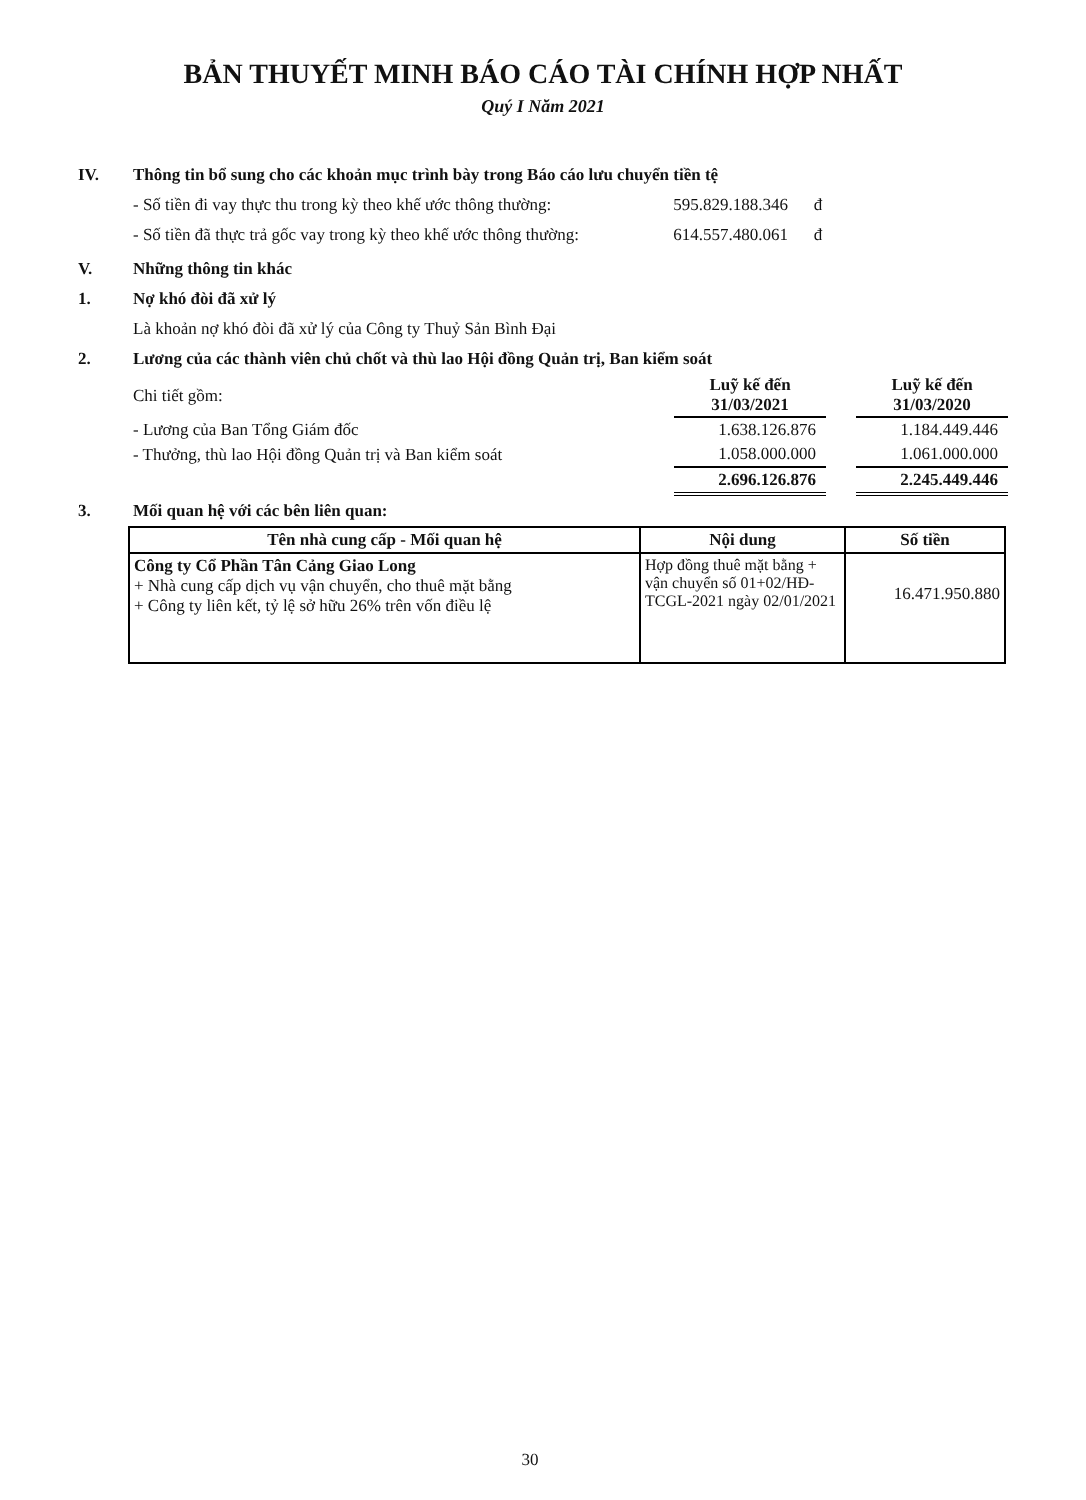BẢN THUYẾT MINH BÁO CÁO TÀI CHÍNH HỢP NHẤT
Quý I Năm 2021
IV. Thông tin bổ sung cho các khoản mục trình bày trong Báo cáo lưu chuyển tiền tệ
- Số tiền đi vay thực thu trong kỳ theo khế ước thông thường: 595.829.188.346 đ
- Số tiền đã thực trả gốc vay trong kỳ theo khế ước thông thường: 614.557.480.061 đ
V. Những thông tin khác
1. Nợ khó đòi đã xử lý
Là khoản nợ khó đòi đã xử lý của Công ty Thuỷ Sản Bình Đại
2. Lương của các thành viên chủ chốt và thù lao Hội đồng Quản trị, Ban kiểm soát
| Chi tiết gồm: | Luỹ kế đến 31/03/2021 | | Luỹ kế đến 31/03/2020 |
| - Lương của Ban Tổng Giám đốc | 1.638.126.876 | | 1.184.449.446 |
| - Thưởng, thù lao Hội đồng Quản trị và Ban kiểm soát | 1.058.000.000 | | 1.061.000.000 |
| | 2.696.126.876 | | 2.245.449.446 |
3. Mối quan hệ với các bên liên quan:
| Tên nhà cung cấp - Mối quan hệ | Nội dung | Số tiền |
| --- | --- | --- |
| Công ty Cổ Phần Tân Cảng Giao Long + Nhà cung cấp dịch vụ vận chuyển, cho thuê mặt bằng + Công ty liên kết, tỷ lệ sở hữu 26% trên vốn điều lệ | Hợp đồng thuê mặt bằng + vận chuyển số 01+02/HĐ-TCGL-2021 ngày 02/01/2021 | 16.471.950.880 |
30